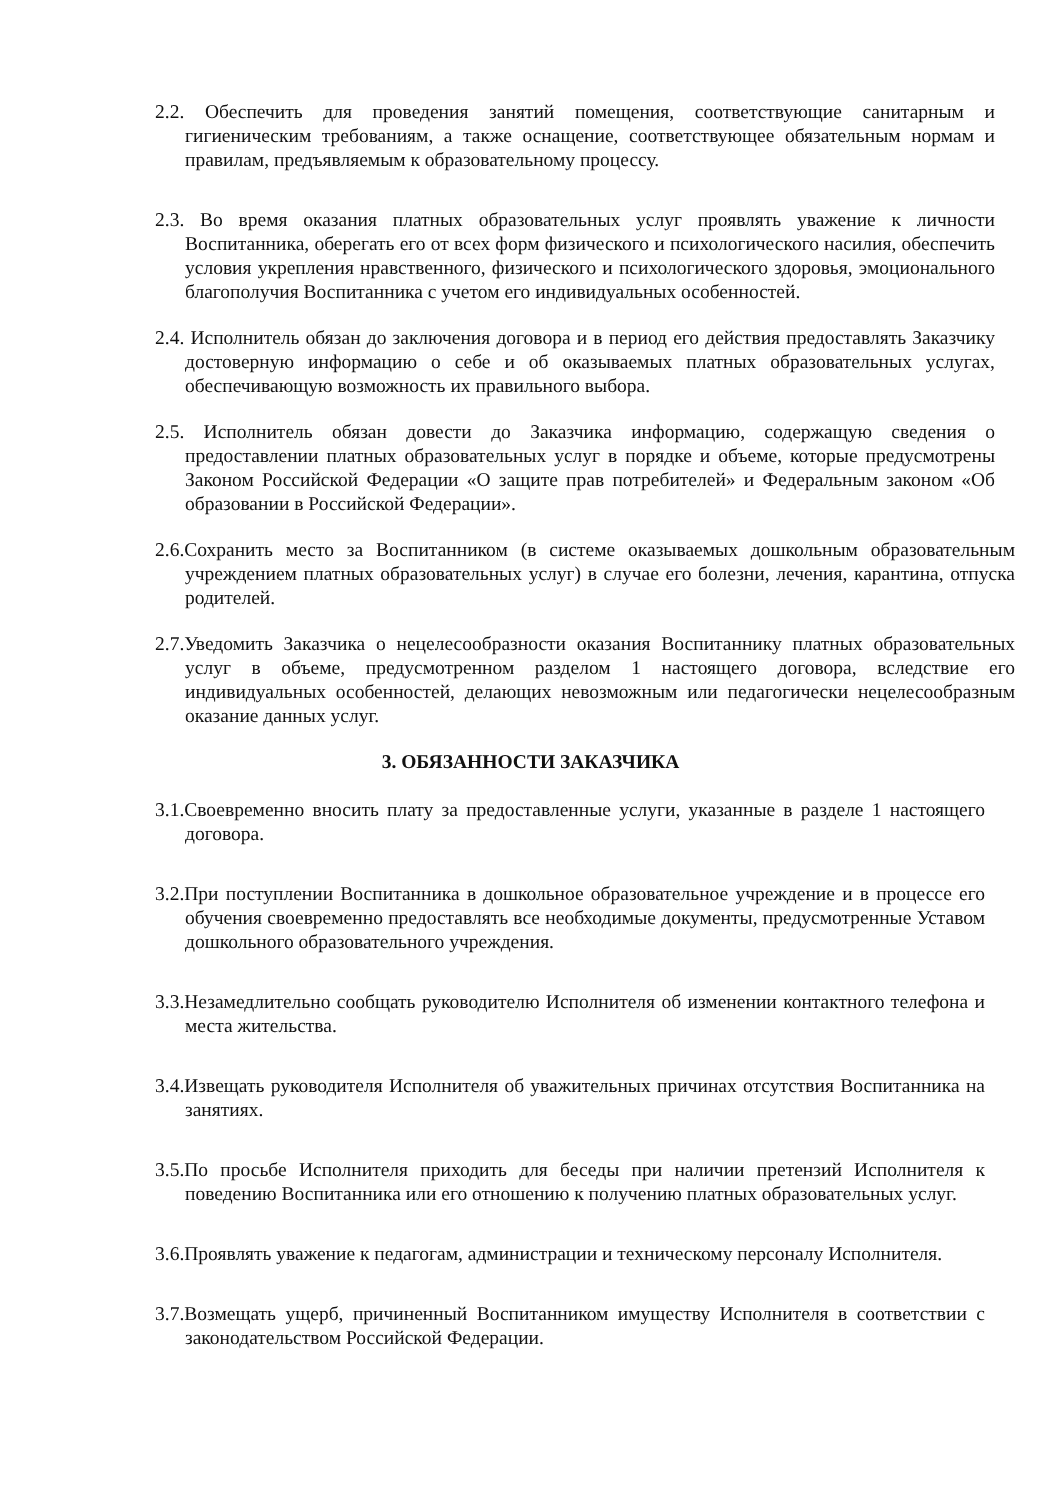2.2. Обеспечить для проведения занятий помещения, соответствующие санитарным и гигиеническим требованиям, а также оснащение, соответствующее обязательным нормам и правилам, предъявляемым к образовательному процессу.
2.3. Во время оказания платных образовательных услуг проявлять уважение к личности Воспитанника, оберегать его от всех форм физического и психологического насилия, обеспечить условия укрепления нравственного, физического и психологического здоровья, эмоционального благополучия Воспитанника с учетом его индивидуальных особенностей.
2.4. Исполнитель обязан до заключения договора и в период его действия предоставлять Заказчику достоверную информацию о себе и об оказываемых платных образовательных услугах, обеспечивающую возможность их правильного выбора.
2.5. Исполнитель обязан довести до Заказчика информацию, содержащую сведения о предоставлении платных образовательных услуг в порядке и объеме, которые предусмотрены Законом Российской Федерации «О защите прав потребителей» и Федеральным законом «Об образовании в Российской Федерации».
2.6.Сохранить место за Воспитанником (в системе оказываемых дошкольным образовательным учреждением платных образовательных услуг) в случае его болезни, лечения, карантина, отпуска родителей.
2.7.Уведомить Заказчика о нецелесообразности оказания Воспитаннику платных образовательных услуг в объеме, предусмотренном разделом 1 настоящего договора, вследствие его индивидуальных особенностей, делающих невозможным или педагогически нецелесообразным оказание данных услуг.
3. ОБЯЗАННОСТИ ЗАКАЗЧИКА
3.1.Своевременно вносить плату за предоставленные услуги, указанные в разделе 1 настоящего договора.
3.2.При поступлении Воспитанника в дошкольное образовательное учреждение и в процессе его обучения своевременно предоставлять все необходимые документы, предусмотренные Уставом дошкольного образовательного учреждения.
3.3.Незамедлительно сообщать руководителю Исполнителя об изменении контактного телефона и места жительства.
3.4.Извещать руководителя Исполнителя об уважительных причинах отсутствия Воспитанника на занятиях.
3.5.По просьбе Исполнителя приходить для беседы при наличии претензий Исполнителя к поведению Воспитанника или его отношению к получению платных образовательных услуг.
3.6.Проявлять уважение к педагогам, администрации и техническому персоналу Исполнителя.
3.7.Возмещать ущерб, причиненный Воспитанником имуществу Исполнителя в соответствии с законодательством Российской Федерации.